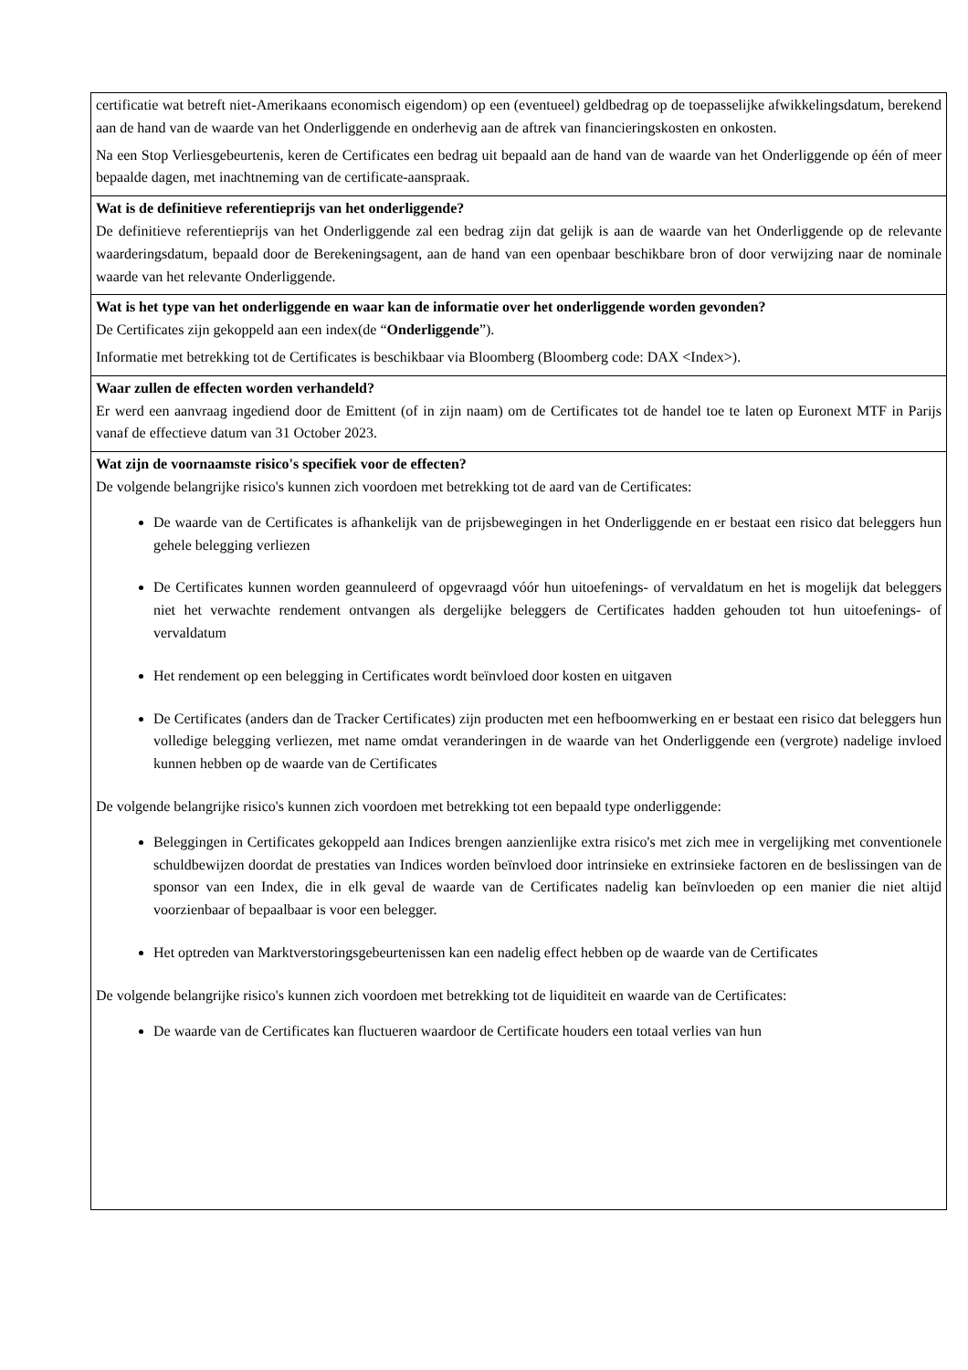| certificatie wat betreft niet-Amerikaans economisch eigendom) op een (eventueel) geldbedrag op de toepasselijke afwikkelingsdatum, berekend aan de hand van de waarde van het Onderliggende en onderhevig aan de aftrek van financieringskosten en onkosten. Na een Stop Verliesgebeurtenis, keren de Certificates een bedrag uit bepaald aan de hand van de waarde van het Onderliggende op één of meer bepaalde dagen, met inachtneming van de certificate-aanspraak. |
| Wat is de definitieve referentieprijs van het onderliggende? De definitieve referentieprijs van het Onderliggende zal een bedrag zijn dat gelijk is aan de waarde van het Onderliggende op de relevante waarderingsdatum, bepaald door de Berekeningsagent, aan de hand van een openbaar beschikbare bron of door verwijzing naar de nominale waarde van het relevante Onderliggende. |
| Wat is het type van het onderliggende en waar kan de informatie over het onderliggende worden gevonden? De Certificates zijn gekoppeld aan een index(de “ Onderliggende ”). Informatie met betrekking tot de Certificates is beschikbaar via Bloomberg (Bloomberg code: DAX <Index>). |
| Waar zullen de effecten worden verhandeld? Er werd een aanvraag ingediend door de Emittent (of in zijn naam) om de Certificates tot de handel toe te laten op Euronext MTF in Parijs vanaf de effectieve datum van 31 October 2023. |
| Wat zijn de voornaamste risico's specifiek voor de effecten? De volgende belangrijke risico's kunnen zich voordoen met betrekking tot de aard van de Certificates: De waarde van de Certificates is afhankelijk van de prijsbewegingen in het Onderliggende en er bestaat een risico dat beleggers hun gehele belegging verliezen De Certificates kunnen worden geannuleerd of opgevraagd vóór hun uitoefenings- of vervaldatum en het is mogelijk dat beleggers niet het verwachte rendement ontvangen als dergelijke beleggers de Certificates hadden gehouden tot hun uitoefenings- of vervaldatum Het rendement op een belegging in Certificates wordt beïnvloed door kosten en uitgaven De Certificates (anders dan de Tracker Certificates) zijn producten met een hefboomwerking en er bestaat een risico dat beleggers hun volledige belegging verliezen, met name omdat veranderingen in de waarde van het Onderliggende een (vergrote) nadelige invloed kunnen hebben op de waarde van de Certificates De volgende belangrijke risico's kunnen zich voordoen met betrekking tot een bepaald type onderliggende: Beleggingen in Certificates gekoppeld aan Indices brengen aanzienlijke extra risico's met zich mee in vergelijking met conventionele schuldbewijzen doordat de prestaties van Indices worden beïnvloed door intrinsieke en extrinsieke factoren en de beslissingen van de sponsor van een Index, die in elk geval de waarde van de Certificates nadelig kan beïnvloeden op een manier die niet altijd voorzienbaar of bepaalbaar is voor een belegger. Het optreden van Marktverstoringsgebeurtenissen kan een nadelig effect hebben op de waarde van de Certificates De volgende belangrijke risico's kunnen zich voordoen met betrekking tot de liquiditeit en waarde van de Certificates: De waarde van de Certificates kan fluctueren waardoor de Certificate houders een totaal verlies van hun |